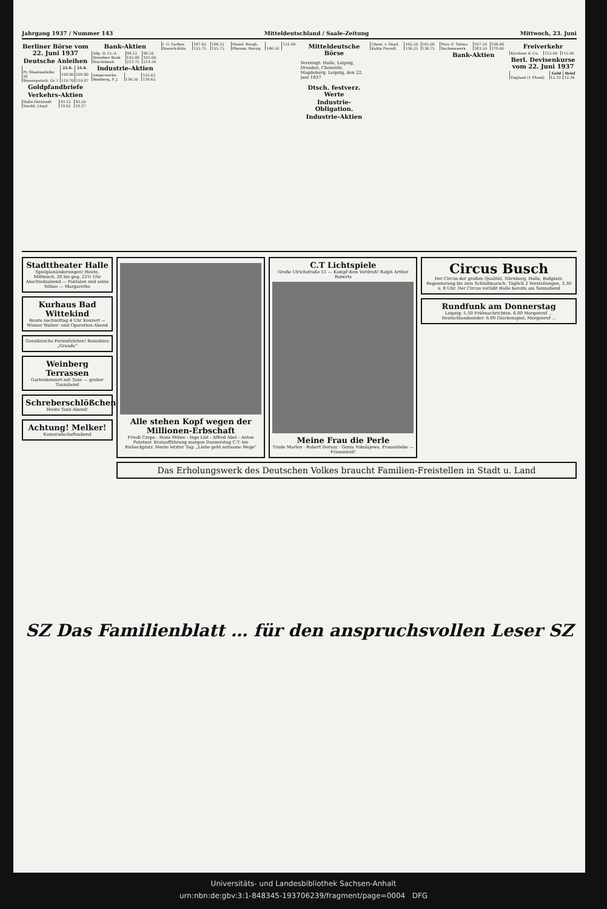Jahrgang 1937 / Nummer 143 Mitteldeutschland / Saale-Zeitung Mittwoch, 23. Juni
Berliner Börse vom 22. Juni 1937
Deutsche Anleihen
| | 22.6. | 21.6. |
| --- | --- | --- |
| Pr. Staatsanleihe 28 | 109.80 | 109.80 |
| Steuergutsch. Gr. I | 110.70 | 110.87 |
Goldpfandbriefe
Verkehrs-Aktien
| Halle-Hettstedt | 93.12 | 93.50 |
| Nordd. Lloyd | 19.62 | 19.37 |
Bank-Aktien
| Allg. D. Cr.-A. | 96.12 | 96.50 |
| Dresdner Bank | 105.00 | 105.00 |
| Reichsbank | 213.75 | 214.50 |
Industrie-Aktien
| Amperwerke | | 125.62 |
| Bemberg, P. J. | 136.50 | 139.62 |
| I. G. Farben | 167.62 | 166.12 |
| Hoesch-Köln | 125.75 | 125.75 |
| Mansf. Bergb. | | 121.00 |
| Rheinm. Borsig | 146.50 | |
Mitteldeutsche Börse
Vereinigt: Halle, Leipzig, Dresden, Chemnitz, Magdeburg. Leipzig, den 22. Juni 1937
Dtsch. festverz. Werte
Industrie-Obligation.
Industrie-Aktien
| Chem. v. Heyd. | 162.50 | 165.00 |
| Kahla Porzell. | 136.25 | 136.75 |
| Porz.-F. Tettau | 107.50 | 108.00 |
| Sachsenwerk | 383.50 | 379.00 |
Bank-Aktien
Freiverkehr
| Kirchner & Co. | 115.00 | 115.00 |
Berl. Devisenkurse vom 22. Juni 1937
| | Geld | Brief |
| --- | --- | --- |
| England (1 Pfund) | 12.33 | 12.36 |
Stadttheater Halle
Spielplanänderungen! Heute, Mittwoch, 20 bis geg. 22½ Uhr Abschiedsabend — Pantalon und seine Söhne — Margarethe
Kurhaus Bad Wittekind
Heute nachmittag 4 Uhr Konzert — Wiener Walzer- und Operetten-Abend
Genußreiche Ferienfahrten! Reisebüro „Grande“
Weinberg Terrassen
Gartenkonzert mit Tanz — großer Tanzabend
Schreberschlößchen
Heute Tanz-Abend!
Achtung! Melker!
Kameradschaftsabend
Alle stehen Kopf wegen der Millionen-Erbschaft
Friedl Czepa - Hans Stüwe - Inge List - Alfred Abel - Anton Pointner. Erstaufführung morgen Donnerstag C.T Am Riebeckplatz. Heute letzter Tag: „Liebe geht seltsame Wege“
C.T Lichtspiele
Große Ulrichstraße 51 — Kampf dem Verdruß! Ralph Arthur Roberts
Meine Frau die Perle
Trude Marlen · Robert Dorsay · Genia Nikolajewa. Frauenliebe — Frauenleid!
Circus Busch
Der Circus der großen Qualität, Nürnberg. Halle, Roßplatz. Begeisterung bis zum Schlußmarsch. Täglich 2 Vorstellungen, 3.30 u. 8 Uhr. Der Circus verläßt Halle bereits am Sonnabend
Rundfunk am Donnerstag
Leipzig: 5.50 Frühnachrichten. 6.00 Morgenruf … Deutschlandsender: 6.00 Glockenspiel, Morgenruf …
Das Erholungswerk des Deutschen Volkes braucht Familien-Freistellen in Stadt u. Land
SZ Das Familienblatt … für den anspruchsvollen Leser SZ
Universitäts- und Landesbibliothek Sachsen-Anhalt
urn:nbn:de:gbv:3:1-848345-193706239/fragment/page=0004 DFG